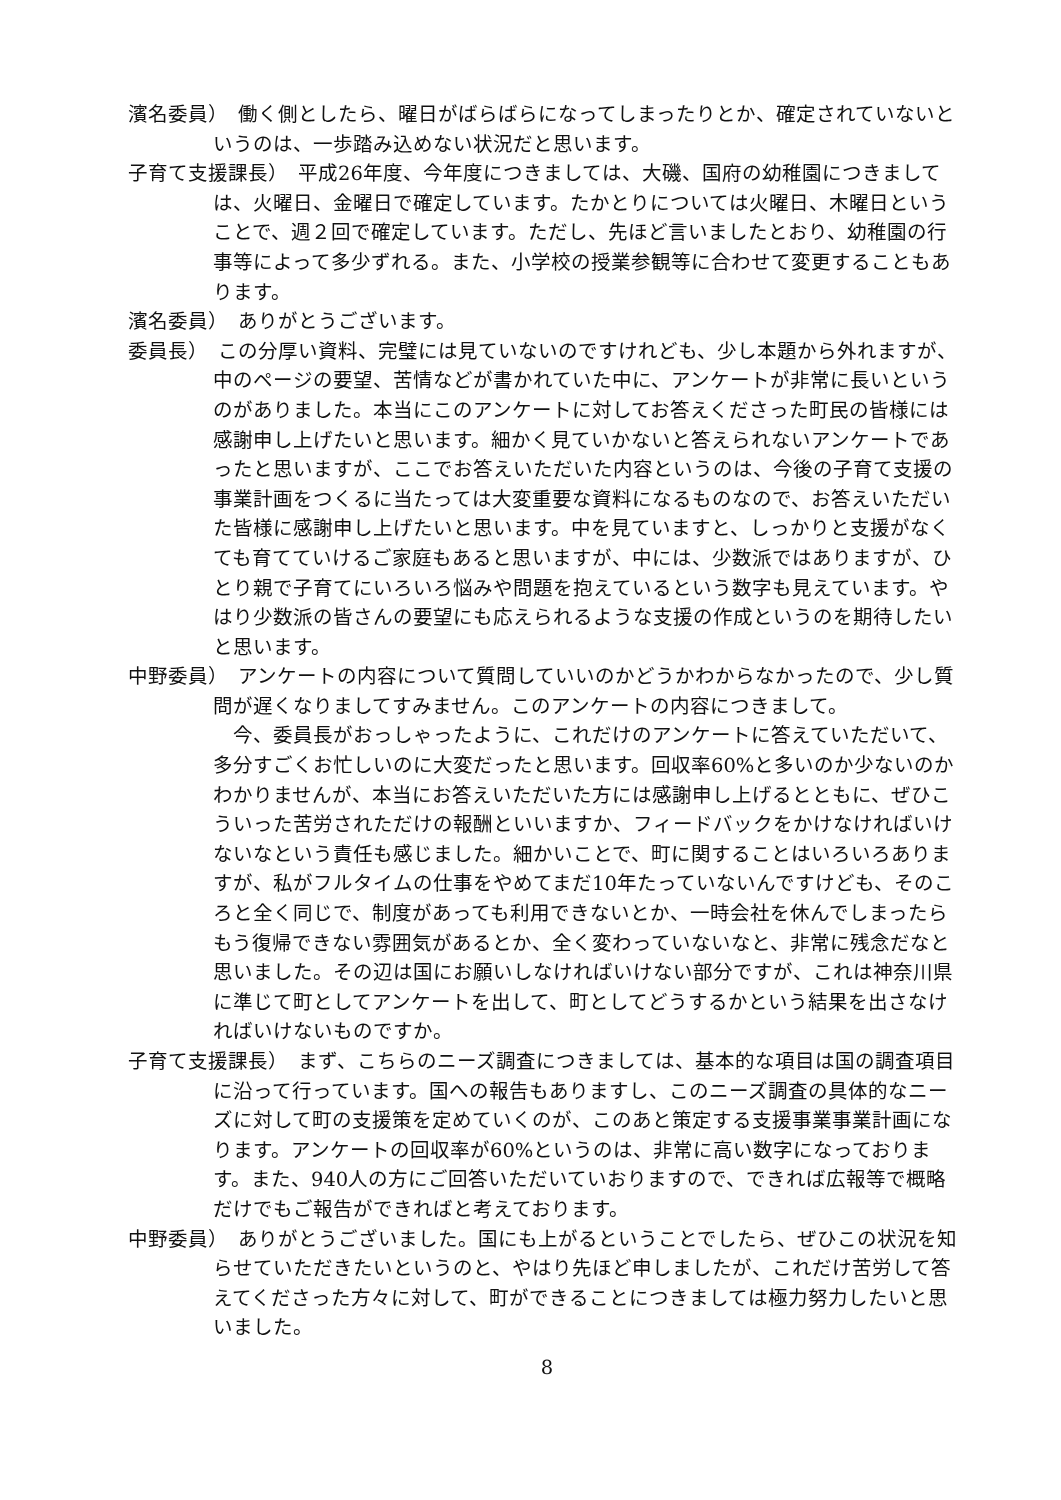濱名委員）　働く側としたら、曜日がばらばらになってしまったりとか、確定されていないというのは、一歩踏み込めない状況だと思います。
子育て支援課長）　平成26年度、今年度につきましては、大磯、国府の幼稚園につきましては、火曜日、金曜日で確定しています。たかとりについては火曜日、木曜日ということで、週２回で確定しています。ただし、先ほど言いましたとおり、幼稚園の行事等によって多少ずれる。また、小学校の授業参観等に合わせて変更することもあります。
濱名委員）　ありがとうございます。
委員長）　この分厚い資料、完璧には見ていないのですけれども、少し本題から外れますが、中のページの要望、苦情などが書かれていた中に、アンケートが非常に長いというのがありました。本当にこのアンケートに対してお答えくださった町民の皆様には感謝申し上げたいと思います。細かく見ていかないと答えられないアンケートであったと思いますが、ここでお答えいただいた内容というのは、今後の子育て支援の事業計画をつくるに当たっては大変重要な資料になるものなので、お答えいただいた皆様に感謝申し上げたいと思います。中を見ていますと、しっかりと支援がなくても育てていけるご家庭もあると思いますが、中には、少数派ではありますが、ひとり親で子育てにいろいろ悩みや問題を抱えているという数字も見えています。やはり少数派の皆さんの要望にも応えられるような支援の作成というのを期待したいと思います。
中野委員）　アンケートの内容について質問していいのかどうかわからなかったので、少し質問が遅くなりましてすみません。このアンケートの内容につきまして。
今、委員長がおっしゃったように、これだけのアンケートに答えていただいて、多分すごくお忙しいのに大変だったと思います。回収率60%と多いのか少ないのかわかりませんが、本当にお答えいただいた方には感謝申し上げるとともに、ぜひこういった苦労されただけの報酬といいますか、フィードバックをかけなければいけないなという責任も感じました。細かいことで、町に関することはいろいろありますが、私がフルタイムの仕事をやめてまだ10年たっていないんですけども、そのころと全く同じで、制度があっても利用できないとか、一時会社を休んでしまったらもう復帰できない雰囲気があるとか、全く変わっていないなと、非常に残念だなと思いました。その辺は国にお願いしなければいけない部分ですが、これは神奈川県に準じて町としてアンケートを出して、町としてどうするかという結果を出さなければいけないものですか。
子育て支援課長）　まず、こちらのニーズ調査につきましては、基本的な項目は国の調査項目に沿って行っています。国への報告もありますし、このニーズ調査の具体的なニーズに対して町の支援策を定めていくのが、このあと策定する支援事業事業計画になります。アンケートの回収率が60%というのは、非常に高い数字になっております。また、940人の方にご回答いただいていおりますので、できれば広報等で概略だけでもご報告ができればと考えております。
中野委員）　ありがとうございました。国にも上がるということでしたら、ぜひこの状況を知らせていただきたいというのと、やはり先ほど申しましたが、これだけ苦労して答えてくださった方々に対して、町ができることにつきましては極力努力したいと思いました。
8